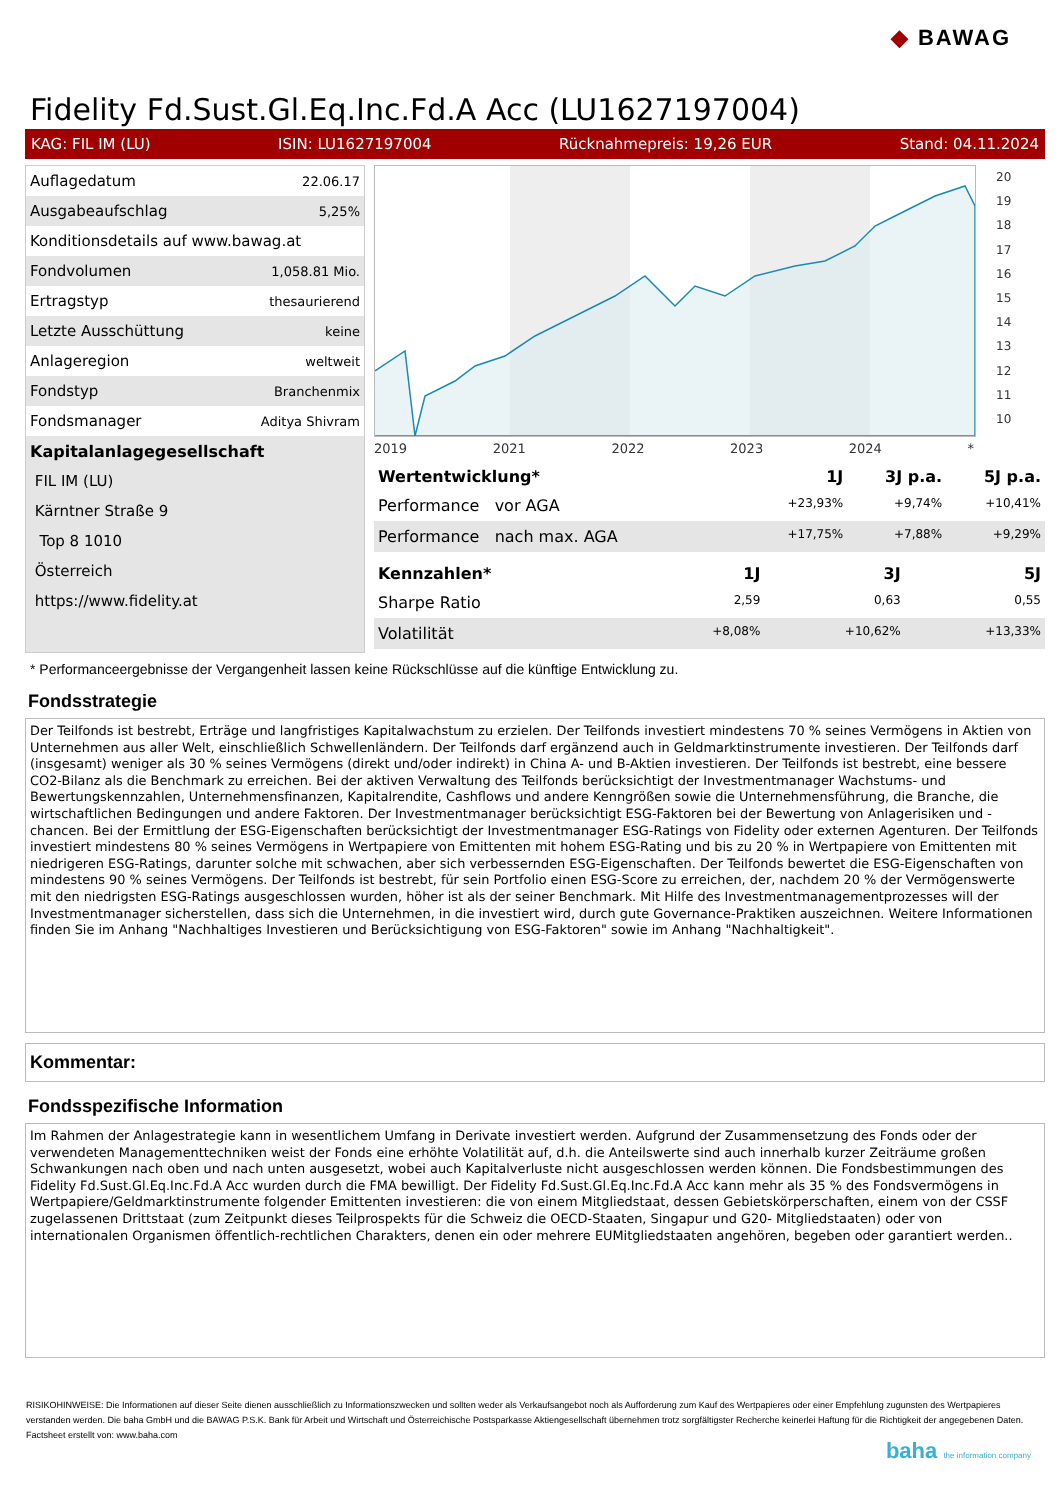◆ BAWAG
Fidelity Fd.Sust.Gl.Eq.Inc.Fd.A Acc (LU1627197004)
KAG: FIL IM (LU) ISIN: LU1627197004 Rücknahmepreis: 19,26 EUR Stand: 04.11.2024
| Auflagedatum | 22.06.17 |
| Ausgabeaufschlag | 5,25% |
| Konditionsdetails auf www.bawag.at | |
| Fondvolumen | 1,058.81 Mio. |
| Ertragstyp | thesaurierend |
| Letzte Ausschüttung | keine |
| Anlageregion | weltweit |
| Fondstyp | Branchenmix |
| Fondsmanager | Aditya Shivram |
| Kapitalanlagegesellschaft | |
| FIL IM (LU) | |
| Kärntner Straße 9 | |
| Top 8 1010 | |
| Österreich | |
| https://www.fidelity.at | |
2019 2021 2022 2023 2024 *
20
19
18
17
16
15
14
13
12
11
10
| Wertentwicklung* | 1J | 3J p.a. | 5J p.a. |
| --- | --- | --- | --- |
| Performance vor AGA | +23,93% | +9,74% | +10,41% |
| Performance nach max. AGA | +17,75% | +7,88% | +9,29% |
| Kennzahlen* | 1J | 3J | 5J |
| --- | --- | --- | --- |
| Sharpe Ratio | 2,59 | 0,63 | 0,55 |
| Volatilität | +8,08% | +10,62% | +13,33% |
* Performanceergebnisse der Vergangenheit lassen keine Rückschlüsse auf die künftige Entwicklung zu.
Fondsstrategie
Der Teilfonds ist bestrebt, Erträge und langfristiges Kapitalwachstum zu erzielen. Der Teilfonds investiert mindestens 70 % seines Vermögens in Aktien von Unternehmen aus aller Welt, einschließlich Schwellenländern. Der Teilfonds darf ergänzend auch in Geldmarktinstrumente investieren. Der Teilfonds darf (insgesamt) weniger als 30 % seines Vermögens (direkt und/oder indirekt) in China A- und B-Aktien investieren. Der Teilfonds ist bestrebt, eine bessere CO2-Bilanz als die Benchmark zu erreichen. Bei der aktiven Verwaltung des Teilfonds berücksichtigt der Investmentmanager Wachstums- und Bewertungskennzahlen, Unternehmensfinanzen, Kapitalrendite, Cashflows und andere Kenngrößen sowie die Unternehmensführung, die Branche, die wirtschaftlichen Bedingungen und andere Faktoren. Der Investmentmanager berücksichtigt ESG-Faktoren bei der Bewertung von Anlagerisiken und -chancen. Bei der Ermittlung der ESG-Eigenschaften berücksichtigt der Investmentmanager ESG-Ratings von Fidelity oder externen Agenturen. Der Teilfonds investiert mindestens 80 % seines Vermögens in Wertpapiere von Emittenten mit hohem ESG-Rating und bis zu 20 % in Wertpapiere von Emittenten mit niedrigeren ESG-Ratings, darunter solche mit schwachen, aber sich verbessernden ESG-Eigenschaften. Der Teilfonds bewertet die ESG-Eigenschaften von mindestens 90 % seines Vermögens. Der Teilfonds ist bestrebt, für sein Portfolio einen ESG-Score zu erreichen, der, nachdem 20 % der Vermögenswerte mit den niedrigsten ESG-Ratings ausgeschlossen wurden, höher ist als der seiner Benchmark. Mit Hilfe des Investmentmanagementprozesses will der Investmentmanager sicherstellen, dass sich die Unternehmen, in die investiert wird, durch gute Governance-Praktiken auszeichnen. Weitere Informationen finden Sie im Anhang "Nachhaltiges Investieren und Berücksichtigung von ESG-Faktoren" sowie im Anhang "Nachhaltigkeit".
Kommentar:
Fondsspezifische Information
Im Rahmen der Anlagestrategie kann in wesentlichem Umfang in Derivate investiert werden. Aufgrund der Zusammensetzung des Fonds oder der verwendeten Managementtechniken weist der Fonds eine erhöhte Volatilität auf, d.h. die Anteilswerte sind auch innerhalb kurzer Zeiträume großen Schwankungen nach oben und nach unten ausgesetzt, wobei auch Kapitalverluste nicht ausgeschlossen werden können. Die Fondsbestimmungen des Fidelity Fd.Sust.Gl.Eq.Inc.Fd.A Acc wurden durch die FMA bewilligt. Der Fidelity Fd.Sust.Gl.Eq.Inc.Fd.A Acc kann mehr als 35 % des Fondsvermögens in Wertpapiere/Geldmarktinstrumente folgender Emittenten investieren: die von einem Mitgliedstaat, dessen Gebietskörperschaften, einem von der CSSF zugelassenen Drittstaat (zum Zeitpunkt dieses Teilprospekts für die Schweiz die OECD-Staaten, Singapur und G20- Mitgliedstaaten) oder von internationalen Organismen öffentlich-rechtlichen Charakters, denen ein oder mehrere EUMitgliedstaaten angehören, begeben oder garantiert werden..
RISIKOHINWEISE: Die Informationen auf dieser Seite dienen ausschließlich zu Informationszwecken und sollten weder als Verkaufsangebot noch als Aufforderung zum Kauf des Wertpapieres oder einer Empfehlung zugunsten des Wertpapieres verstanden werden. Die baha GmbH und die BAWAG P.S.K. Bank für Arbeit und Wirtschaft und Österreichische Postsparkasse Aktiengesellschaft übernehmen trotz sorgfältigster Recherche keinerlei Haftung für die Richtigkeit der angegebenen Daten.
Factsheet erstellt von: www.baha.com
baha the information company